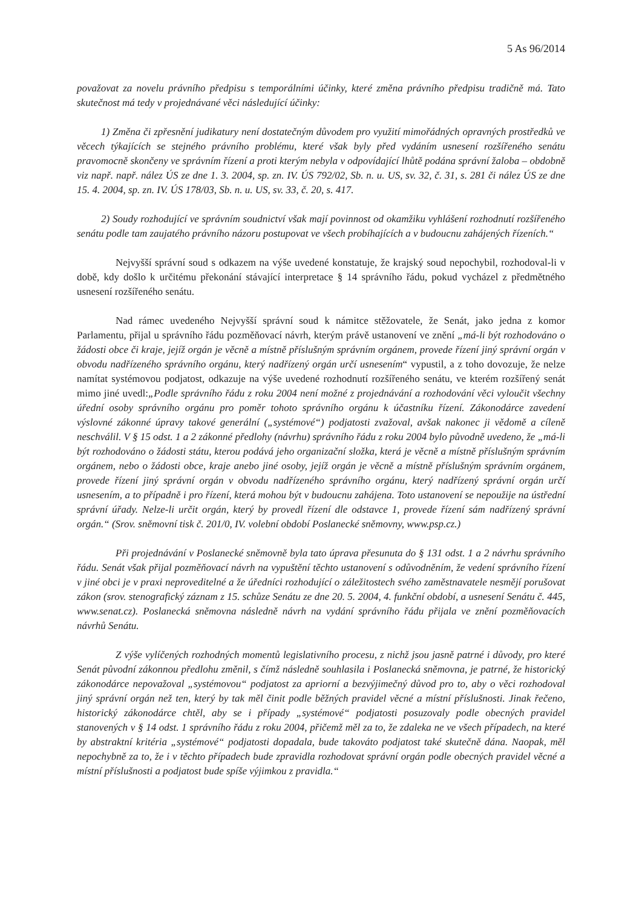5 As 96/2014
považovat za novelu právního předpisu s temporálními účinky, které změna právního předpisu tradičně má. Tato skutečnost má tedy v projednávané věci následující účinky:
1) Změna či zpřesnění judikatury není dostatečným důvodem pro využití mimořádných opravných prostředků ve věcech týkajících se stejného právního problému, které však byly před vydáním usnesení rozšířeného senátu pravomocně skončeny ve správním řízení a proti kterým nebyla v odpovídající lhůtě podána správní žaloba – obdobně viz např. např. nález ÚS ze dne 1. 3. 2004, sp. zn. IV. ÚS 792/02, Sb. n. u. US, sv. 32, č. 31, s. 281 či nález ÚS ze dne 15. 4. 2004, sp. zn. IV. ÚS 178/03, Sb. n. u. US, sv. 33, č. 20, s. 417.
2) Soudy rozhodující ve správním soudnictví však mají povinnost od okamžiku vyhlášení rozhodnutí rozšířeného senátu podle tam zaujatého právního názoru postupovat ve všech probíhajících a v budoucnu zahájených řízeních.“
Nejvyšší správní soud s odkazem na výše uvedené konstatuje, že krajský soud nepochybil, rozhodoval-li v době, kdy došlo k určitému překonání stávající interpretace § 14 správního řádu, pokud vycházel z předmětného usnesení rozšířeného senátu.
Nad rámec uvedeného Nejvyšší správní soud k námitce stěžovatele, že Senát, jako jedna z komor Parlamentu, přijal u správního řádu pozměňovací návrh, kterým právě ustanovení ve znění „má-li být rozhodováno o žádosti obce či kraje, jejíž orgán je věcně a místně příslušným správním orgánem, provede řízení jiný správní orgán v obvodu nadřízeného správního orgánu, který nadřízený orgán určí usnesením“ vypustil, a z toho dovozuje, že nelze namítat systémovou podjatost, odkazuje na výše uvedené rozhodnutí rozšířeného senátu, ve kterém rozšířený senát mimo jiné uvedl:„Podle správního řádu z roku 2004 není možné z projednávání a rozhodování věci vyloučit všechny úřední osoby správního orgánu pro poměr tohoto správního orgánu k účastníku řízení. Zákonodárce zavedení výslovné zákonné úpravy takové generální („systémové“) podjatosti zvažoval, avšak nakonec ji vědomě a cíleně neschválil. V § 15 odst. 1 a 2 zákonné předlohy (návrhu) správního řádu z roku 2004 bylo původně uvedeno, že „má-li být rozhodováno o žádosti státu, kterou podává jeho organizační složka, která je věcně a místně příslušným správním orgánem, nebo o žádosti obce, kraje anebo jiné osoby, jejíž orgán je věcně a místně příslušným správním orgánem, provede řízení jiný správní orgán v obvodu nadřízeného správního orgánu, který nadřízený správní orgán určí usnesením, a to případně i pro řízení, která mohou být v budoucnu zahájena. Toto ustanovení se nepoužije na ústřední správní úřady. Nelze-li určit orgán, který by provedl řízení dle odstavce 1, provede řízení sám nadřízený správní orgán.“ (Srov. sněmovní tisk č. 201/0, IV. volební období Poslanecké sněmovny, www.psp.cz.)
Při projednávání v Poslanecké sněmovně byla tato úprava přesunuta do § 131 odst. 1 a 2 návrhu správního řádu. Senát však přijal pozměňovací návrh na vypuštění těchto ustanovení s odůvodněním, že vedení správního řízení v jiné obci je v praxi neproveditelné a že úředníci rozhodující o záležitostech svého zaměstnavatele nesmějí porušovat zákon (srov. stenografický záznam z 15. schůze Senátu ze dne 20. 5. 2004, 4. funkční období, a usnesení Senátu č. 445, www.senat.cz). Poslanecká sněmovna následně návrh na vydání správního řádu přijala ve znění pozměňovacích návrhů Senátu.
Z výše vylíčených rozhodných momentů legislativního procesu, z nichž jsou jasně patrné i důvody, pro které Senát původní zákonnou předlohu změnil, s čímž následně souhlasila i Poslanecká sněmovna, je patrné, že historický zákonodárce nepovažoval „systémovou“ podjatost za apriorní a bezvýjimečný důvod pro to, aby o věci rozhodoval jiný správní orgán než ten, který by tak měl činit podle běžných pravidel věcné a místní příslušnosti. Jinak řečeno, historický zákonodárce chtěl, aby se i případy „systémové“ podjatosti posuzovaly podle obecných pravidel stanovených v § 14 odst. 1 správního řádu z roku 2004, přičemž měl za to, že zdaleka ne ve všech případech, na které by abstraktní kritéria „systémové“ podjatosti dopadala, bude takováto podjatost také skutečně dána. Naopak, měl nepochybně za to, že i v těchto případech bude zpravidla rozhodovat správní orgán podle obecných pravidel věcné a místní příslušnosti a podjatost bude spíše výjimkou z pravidla.“